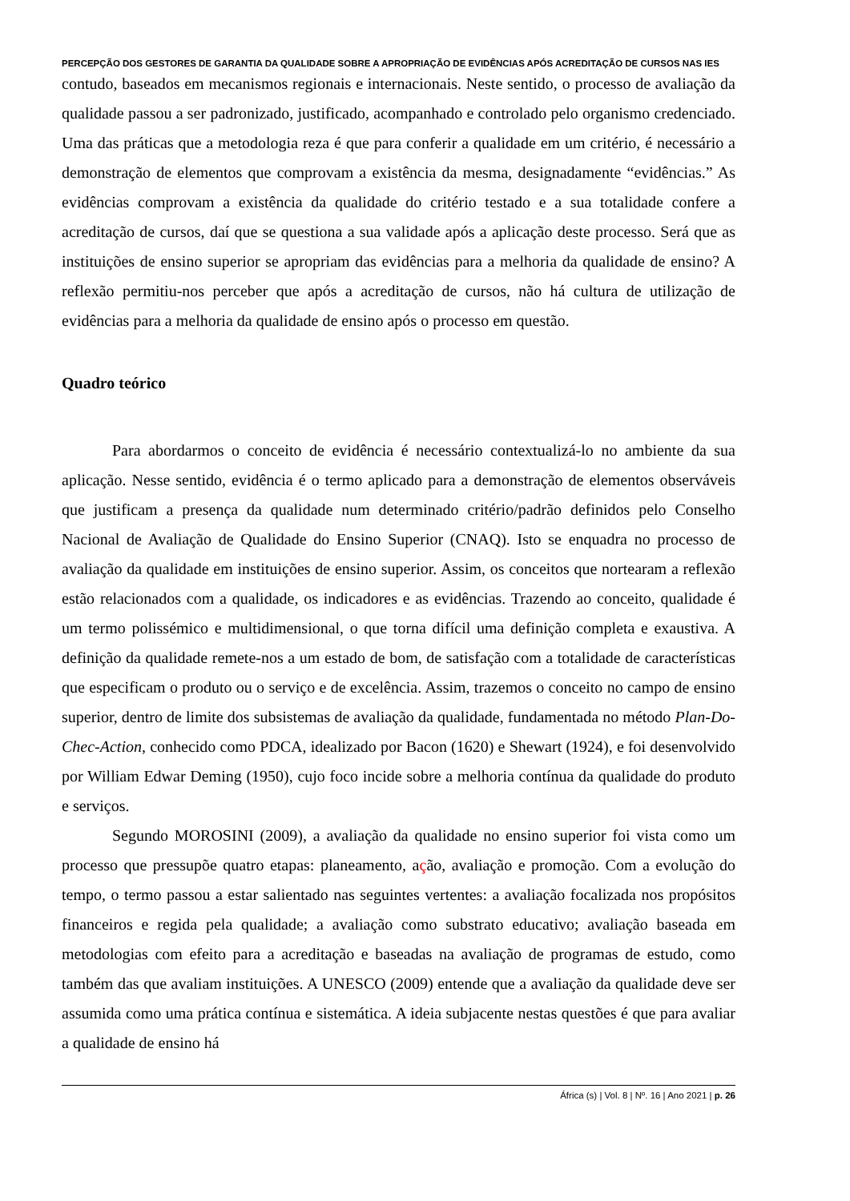PERCEPÇÃO DOS GESTORES DE GARANTIA DA QUALIDADE SOBRE A APROPRIAÇÃO DE EVIDÊNCIAS APÓS ACREDITAÇÃO DE CURSOS NAS IES
contudo, baseados em mecanismos regionais e internacionais. Neste sentido, o processo de avaliação da qualidade passou a ser padronizado, justificado, acompanhado e controlado pelo organismo credenciado. Uma das práticas que a metodologia reza é que para conferir a qualidade em um critério, é necessário a demonstração de elementos que comprovam a existência da mesma, designadamente “evidências.” As evidências comprovam a existência da qualidade do critério testado e a sua totalidade confere a acreditação de cursos, daí que se questiona a sua validade após a aplicação deste processo. Será que as instituições de ensino superior se apropriam das evidências para a melhoria da qualidade de ensino? A reflexão permitiu-nos perceber que após a acreditação de cursos, não há cultura de utilização de evidências para a melhoria da qualidade de ensino após o processo em questão.
Quadro teórico
Para abordarmos o conceito de evidência é necessário contextualizá-lo no ambiente da sua aplicação. Nesse sentido, evidência é o termo aplicado para a demonstração de elementos observáveis que justificam a presença da qualidade num determinado critério/padrão definidos pelo Conselho Nacional de Avaliação de Qualidade do Ensino Superior (CNAQ). Isto se enquadra no processo de avaliação da qualidade em instituições de ensino superior. Assim, os conceitos que nortearam a reflexão estão relacionados com a qualidade, os indicadores e as evidências. Trazendo ao conceito, qualidade é um termo polissémico e multidimensional, o que torna difícil uma definição completa e exaustiva. A definição da qualidade remete-nos a um estado de bom, de satisfação com a totalidade de características que especificam o produto ou o serviço e de excelência. Assim, trazemos o conceito no campo de ensino superior, dentro de limite dos subsistemas de avaliação da qualidade, fundamentada no método Plan-Do-Chec-Action, conhecido como PDCA, idealizado por Bacon (1620) e Shewart (1924), e foi desenvolvido por William Edwar Deming (1950), cujo foco incide sobre a melhoria contínua da qualidade do produto e serviços.
Segundo MOROSINI (2009), a avaliação da qualidade no ensino superior foi vista como um processo que pressupõe quatro etapas: planeamento, ação, avaliação e promoção. Com a evolução do tempo, o termo passou a estar salientado nas seguintes vertentes: a avaliação focalizada nos propósitos financeiros e regida pela qualidade; a avaliação como substrato educativo; avaliação baseada em metodologias com efeito para a acreditação e baseadas na avaliação de programas de estudo, como também das que avaliam instituições. A UNESCO (2009) entende que a avaliação da qualidade deve ser assumida como uma prática contínua e sistemática. A ideia subjacente nestas questões é que para avaliar a qualidade de ensino há
África (s) | Vol. 8 | Nº. 16 | Ano 2021 | p. 26